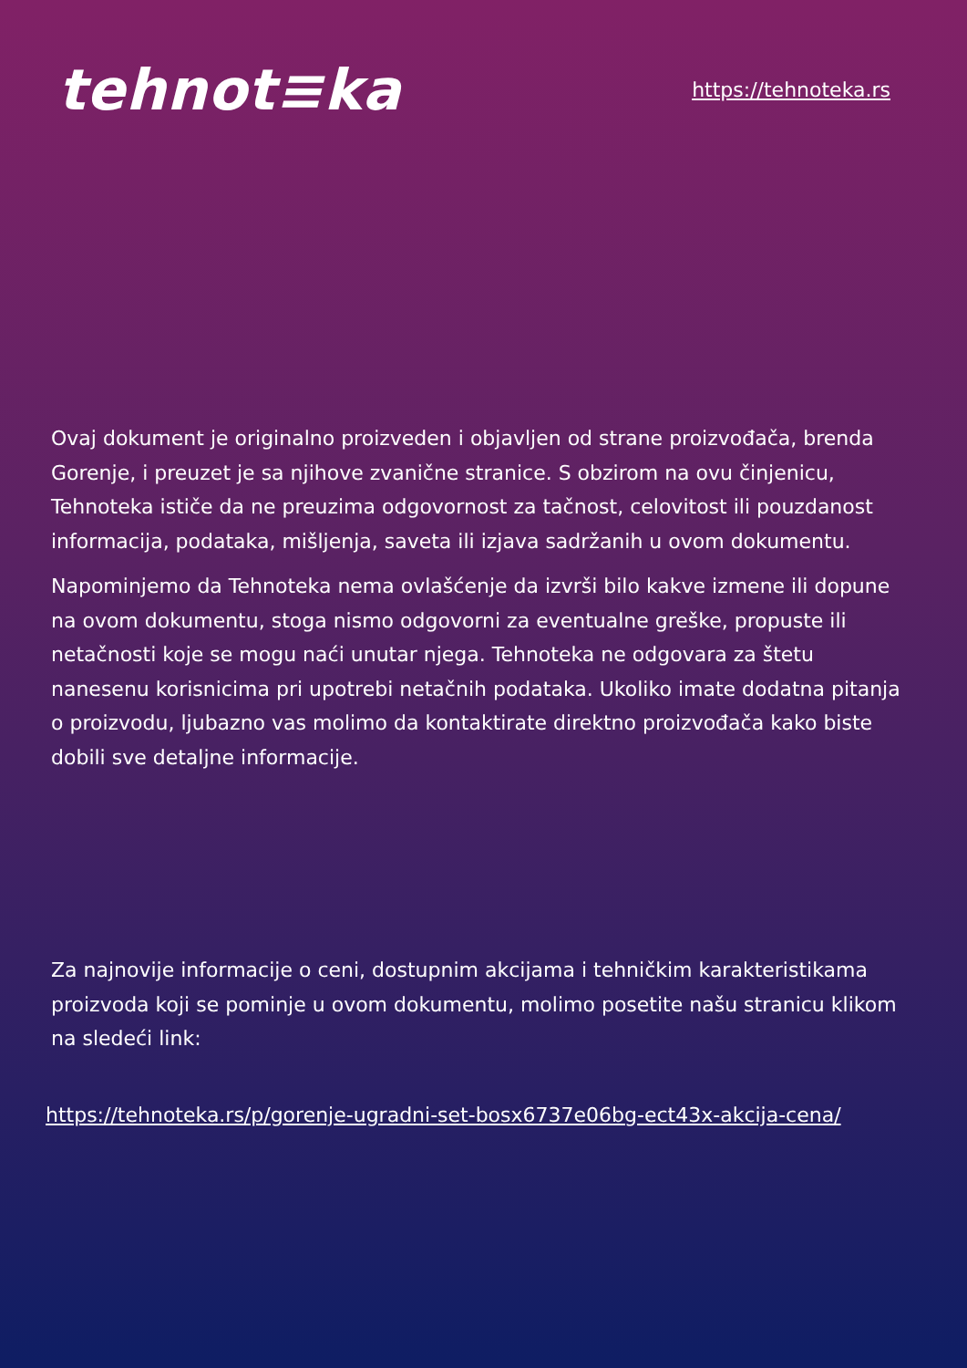tehnot≡ka
https://tehnoteka.rs
Ovaj dokument je originalno proizveden i objavljen od strane proizvođača, brenda Gorenje, i preuzet je sa njihove zvanične stranice. S obzirom na ovu činjenicu, Tehnoteka ističe da ne preuzima odgovornost za tačnost, celovitost ili pouzdanost informacija, podataka, mišljenja, saveta ili izjava sadržanih u ovom dokumentu.
Napominjemo da Tehnoteka nema ovlašćenje da izvrši bilo kakve izmene ili dopune na ovom dokumentu, stoga nismo odgovorni za eventualne greške, propuste ili netačnosti koje se mogu naći unutar njega. Tehnoteka ne odgovara za štetu nanesenu korisnicima pri upotrebi netačnih podataka. Ukoliko imate dodatna pitanja o proizvodu, ljubazno vas molimo da kontaktirate direktno proizvođača kako biste dobili sve detaljne informacije.
Za najnovije informacije o ceni, dostupnim akcijama i tehničkim karakteristikama proizvoda koji se pominje u ovom dokumentu, molimo posetite našu stranicu klikom na sledeći link:
https://tehnoteka.rs/p/gorenje-ugradni-set-bosx6737e06bg-ect43x-akcija-cena/